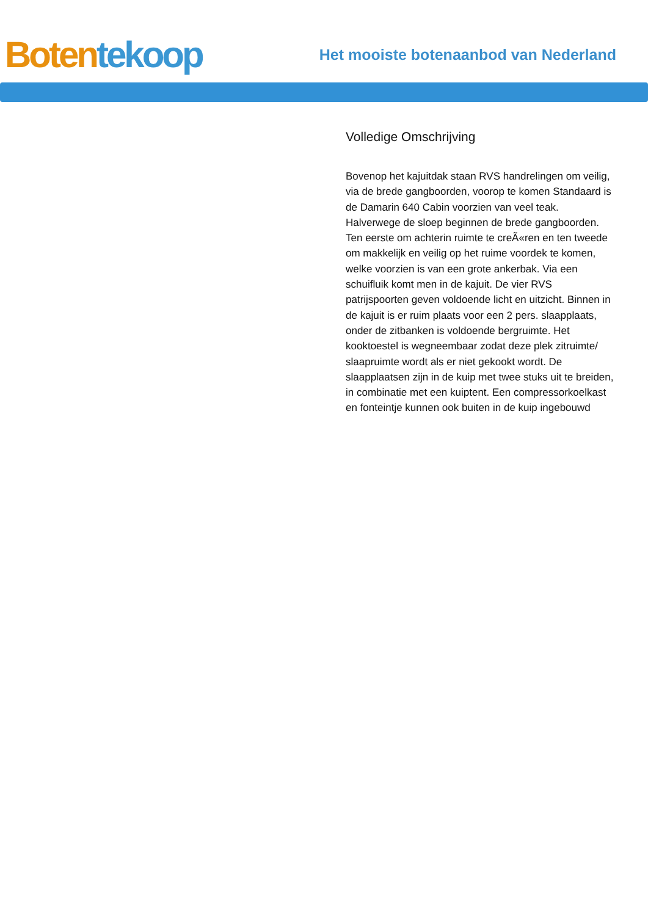Boten tekoop
Het mooiste botenaanbod van Nederland
Volledige Omschrijving
Bovenop het kajuitdak staan RVS handrelingen om veilig, via de brede gangboorden, voorop te komen Standaard is de Damarin 640 Cabin voorzien van veel teak. Halverwege de sloep beginnen de brede gangboorden. Ten eerste om achterin ruimte te creÃ«ren en ten tweede om makkelijk en veilig op het ruime voordek te komen, welke voorzien is van een grote ankerbak. Via een schuifluik komt men in de kajuit. De vier RVS patrijspoorten geven voldoende licht en uitzicht. Binnen in de kajuit is er ruim plaats voor een 2 pers. slaapplaats, onder de zitbanken is voldoende bergruimte. Het kooktoestel is wegneembaar zodat deze plek zitruimte/ slaapruimte wordt als er niet gekookt wordt. De slaapplaatsen zijn in de kuip met twee stuks uit te breiden, in combinatie met een kuiptent. Een compressorkoelkast en fonteintje kunnen ook buiten in de kuip ingebouwd